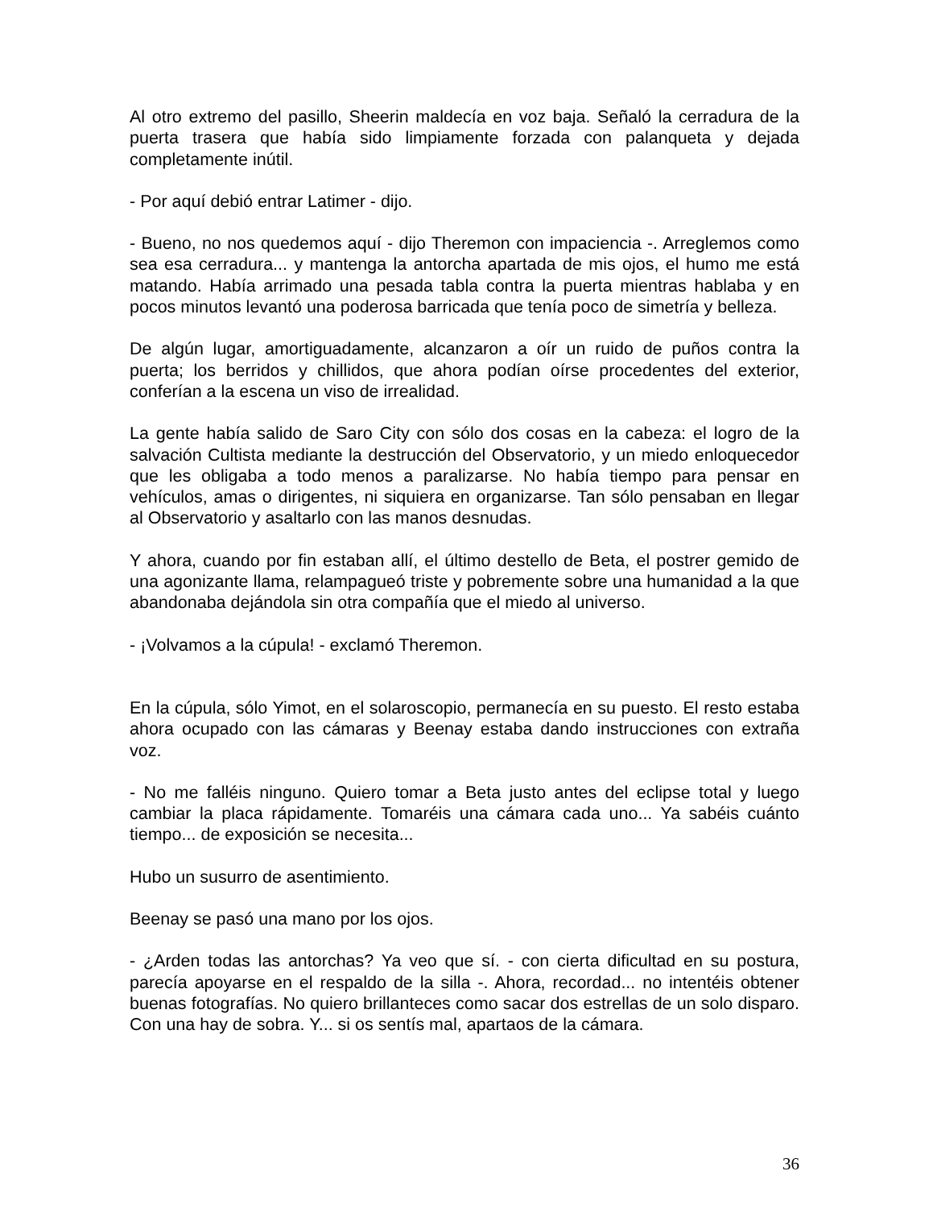Al otro extremo del pasillo, Sheerin maldecía en voz baja. Señaló la cerradura de la puerta trasera que había sido limpiamente forzada con palanqueta y dejada completamente inútil.
- Por aquí debió entrar Latimer - dijo.
- Bueno, no nos quedemos aquí - dijo Theremon con impaciencia -. Arreglemos como sea esa cerradura... y mantenga la antorcha apartada de mis ojos, el humo me está matando. Había arrimado una pesada tabla contra la puerta mientras hablaba y en pocos minutos levantó una poderosa barricada que tenía poco de simetría y belleza.
De algún lugar, amortiguadamente, alcanzaron a oír un ruido de puños contra la puerta; los berridos y chillidos, que ahora podían oírse procedentes del exterior, conferían a la escena un viso de irrealidad.
La gente había salido de Saro City con sólo dos cosas en la cabeza: el logro de la salvación Cultista mediante la destrucción del Observatorio, y un miedo enloquecedor que les obligaba a todo menos a paralizarse. No había tiempo para pensar en vehículos, amas o dirigentes, ni siquiera en organizarse. Tan sólo pensaban en llegar al Observatorio y asaltarlo con las manos desnudas.
Y ahora, cuando por fin estaban allí, el último destello de Beta, el postrer gemido de una agonizante llama, relampagueó triste y pobremente sobre una humanidad a la que abandonaba dejándola sin otra compañía que el miedo al universo.
- ¡Volvamos a la cúpula! - exclamó Theremon.
En la cúpula, sólo Yimot, en el solaroscopio, permanecía en su puesto. El resto estaba ahora ocupado con las cámaras y Beenay estaba dando instrucciones con extraña voz.
- No me falléis ninguno. Quiero tomar a Beta justo antes del eclipse total y luego cambiar la placa rápidamente. Tomaréis una cámara cada uno... Ya sabéis cuánto tiempo... de exposición se necesita...
Hubo un susurro de asentimiento.
Beenay se pasó una mano por los ojos.
- ¿Arden todas las antorchas? Ya veo que sí. - con cierta dificultad en su postura, parecía apoyarse en el respaldo de la silla -. Ahora, recordad... no intentéis obtener buenas fotografías. No quiero brillanteces como sacar dos estrellas de un solo disparo. Con una hay de sobra. Y... si os sentís mal, apartaos de la cámara.
36